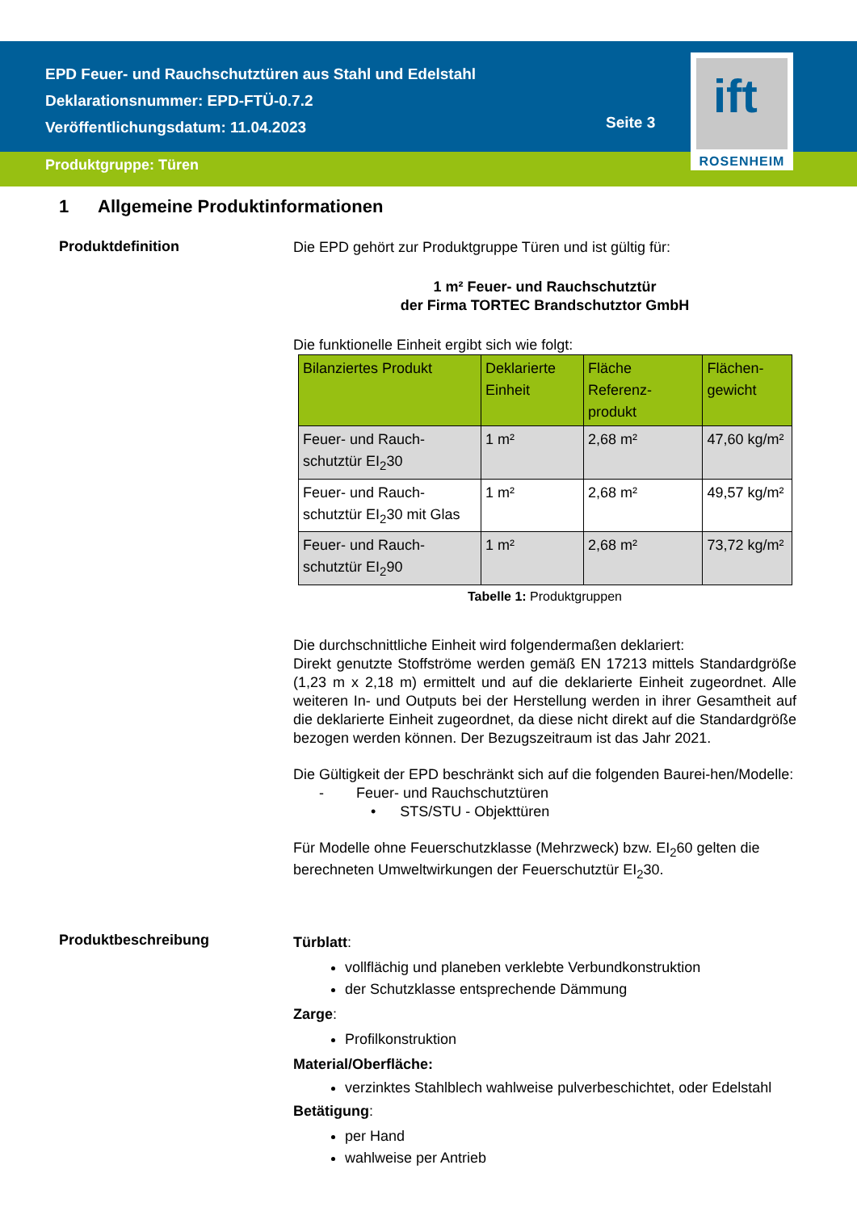EPD Feuer- und Rauchschutztüren aus Stahl und Edelstahl
Deklarationsnummer: EPD-FTÜ-0.7.2
Veröffentlichungsdatum: 11.04.2023
Produktgruppe: Türen
Seite 3
ift
ROSENHEIM
1 Allgemeine Produktinformationen
Produktdefinition
Die EPD gehört zur Produktgruppe Türen und ist gültig für:
1 m² Feuer- und Rauchschutztür
der Firma TORTEC Brandschutztor GmbH
Die funktionelle Einheit ergibt sich wie folgt:
| Bilanziertes Produkt | Deklarierte Einheit | Fläche Referenz-produkt | Flächen-gewicht |
| --- | --- | --- | --- |
| Feuer- und Rauch-schutztür EI<sub>2</sub>30 | 1 m² | 2,68 m² | 47,60 kg/m² |
| Feuer- und Rauch-schutztür EI<sub>2</sub>30 mit Glas | 1 m² | 2,68 m² | 49,57 kg/m² |
| Feuer- und Rauch-schutztür EI<sub>2</sub>90 | 1 m² | 2,68 m² | 73,72 kg/m² |
Tabelle 1: Produktgruppen
Die durchschnittliche Einheit wird folgendermaßen deklariert:
Direkt genutzte Stoffströme werden gemäß EN 17213 mittels Standardgröße (1,23 m x 2,18 m) ermittelt und auf die deklarierte Einheit zugeordnet. Alle weiteren In- und Outputs bei der Herstellung werden in ihrer Gesamtheit auf die deklarierte Einheit zugeordnet, da diese nicht direkt auf die Standardgröße bezogen werden können. Der Bezugszeitraum ist das Jahr 2021.
Die Gültigkeit der EPD beschränkt sich auf die folgenden Baurei-hen/Modelle:
- Feuer- und Rauchschutztüren
• STS/STU - Objekttüren
Für Modelle ohne Feuerschutzklasse (Mehrzweck) bzw. EI<sub>2</sub>60 gelten die berechneten Umweltwirkungen der Feuerschutztür EI<sub>2</sub>30.
Produktbeschreibung
Türblatt:
vollflächig und planeben verklebte Verbundkonstruktion
der Schutzklasse entsprechende Dämmung
Zarge:
Profilkonstruktion
Material/Oberfläche:
verzinktes Stahlblech wahlweise pulverbeschichtet, oder Edelstahl
Betätigung:
per Hand
wahlweise per Antrieb